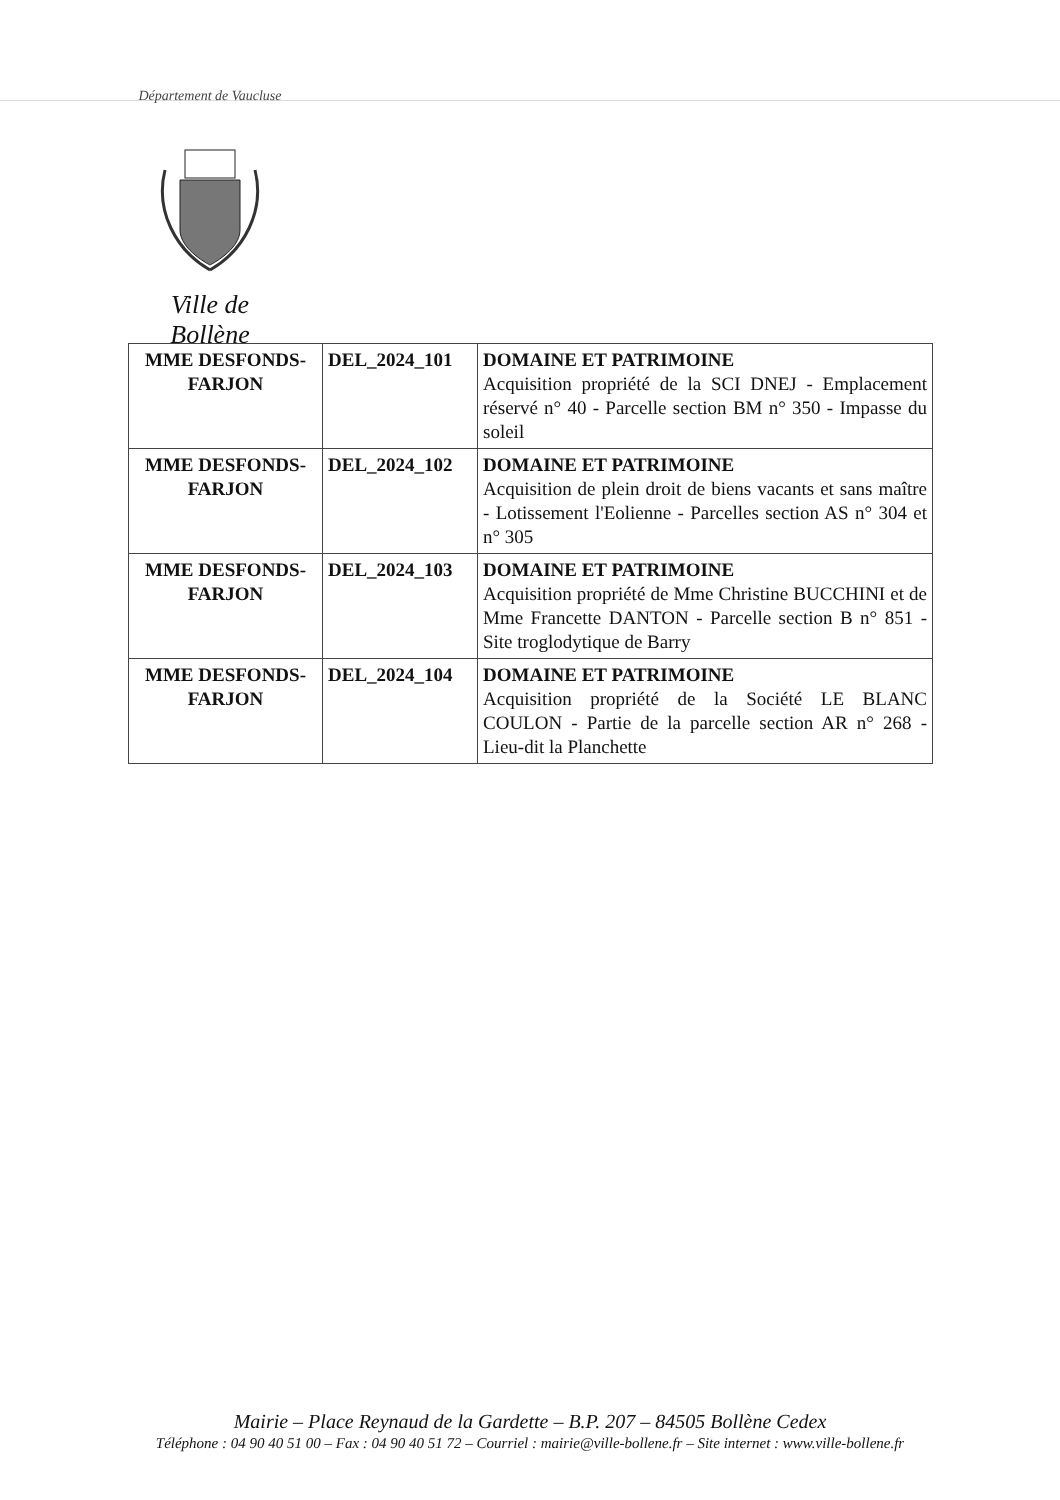Département de Vaucluse
Ville de Bollène
| MME DESFONDS-FARJON | DEL_2024_101 | DOMAINE ET PATRIMOINE Acquisition propriété de la SCI DNEJ - Emplacement réservé n° 40 - Parcelle section BM n° 350 - Impasse du soleil |
| MME DESFONDS-FARJON | DEL_2024_102 | DOMAINE ET PATRIMOINE Acquisition de plein droit de biens vacants et sans maître - Lotissement l'Eolienne - Parcelles section AS n° 304 et n° 305 |
| MME DESFONDS-FARJON | DEL_2024_103 | DOMAINE ET PATRIMOINE Acquisition propriété de Mme Christine BUCCHINI et de Mme Francette DANTON - Parcelle section B n° 851 - Site troglodytique de Barry |
| MME DESFONDS-FARJON | DEL_2024_104 | DOMAINE ET PATRIMOINE Acquisition propriété de la Société LE BLANC COULON - Partie de la parcelle section AR n° 268 - Lieu-dit la Planchette |
Mairie – Place Reynaud de la Gardette – B.P. 207 – 84505 Bollène Cedex
Téléphone : 04 90 40 51 00 – Fax : 04 90 40 51 72 – Courriel : mairie@ville-bollene.fr – Site internet : www.ville-bollene.fr